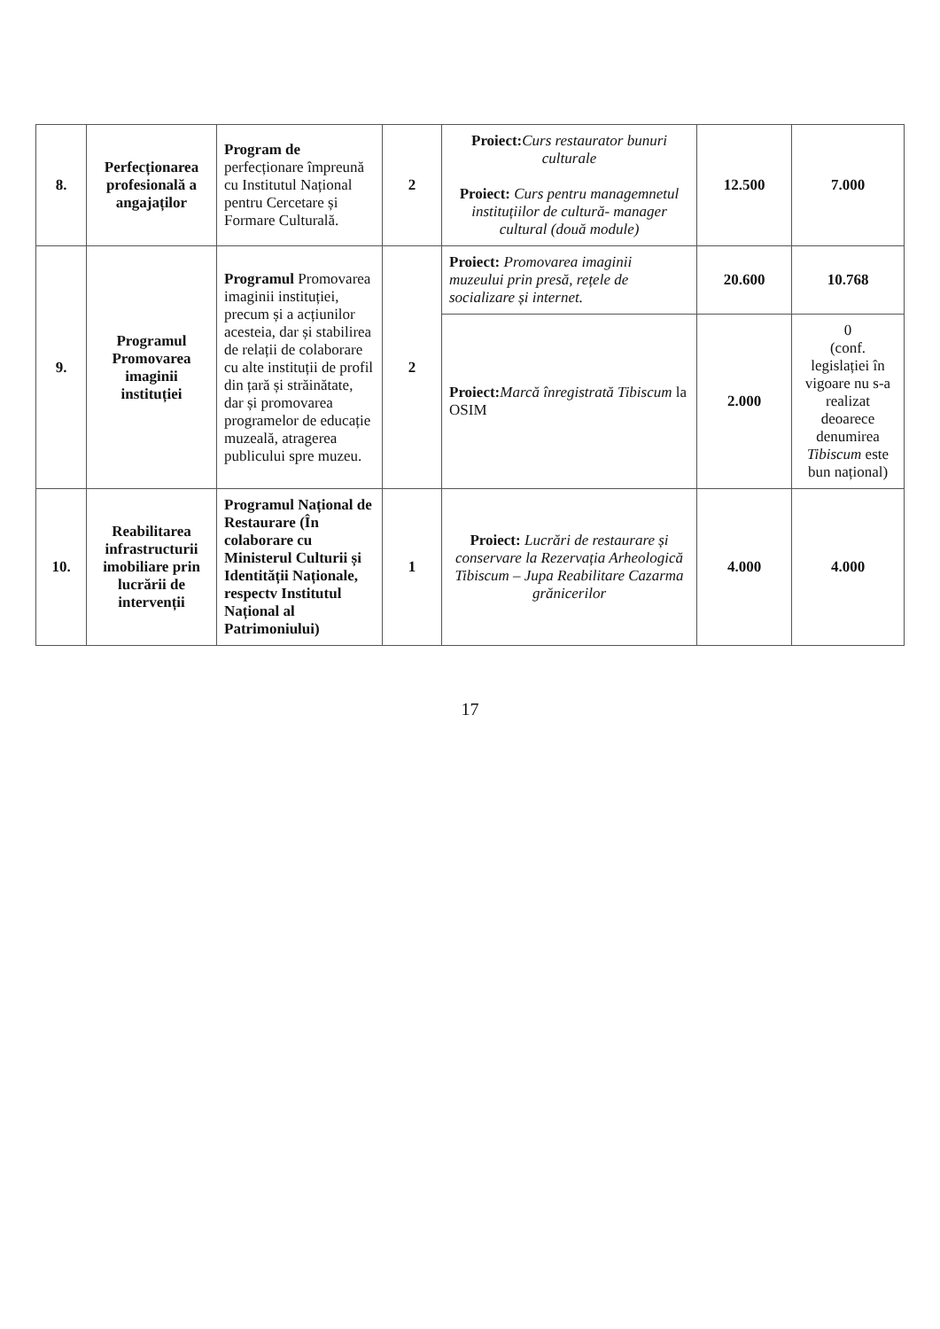| 8. | Perfecționarea profesională a angajaților | Program de perfecționare împreună cu Institutul Național pentru Cercetare și Formare Culturală. | 2 | Proiect: Curs restaurator bunuri culturale Proiect: Curs pentru managemnetul instituțiilor de cultură- manager cultural (două module) | 12.500 | 7.000 |
| 9. | Programul Promovarea imaginii instituției | Programul Promovarea imaginii instituției, precum și a acțiunilor acesteia, dar și stabilirea de relații de colaborare cu alte instituții de profil din țară și străinătate, dar și promovarea programelor de educație muzeală, atragerea publicului spre muzeu. | 2 | Proiect: Promovarea imaginii muzeului prin presă, rețele de socializare și internet. | 20.600 | 10.768 |
| | | | | Proiect: Marcă înregistrată Tibiscum la OSIM | 2.000 | 0 (conf. legislației în vigoare nu s-a realizat deoarece denumirea Tibiscum este bun național) |
| 10. | Reabilitarea infrastructurii imobiliare prin lucrării de intervenții | Programul Național de Restaurare (În colaborare cu Ministerul Culturii și Identității Naționale, respectv Institutul Național al Patrimoniului) | 1 | Proiect: Lucrări de restaurare și conservare la Rezervația Arheologică Tibiscum – Jupa Reabilitare Cazarma grănicerilor | 4.000 | 4.000 |
17